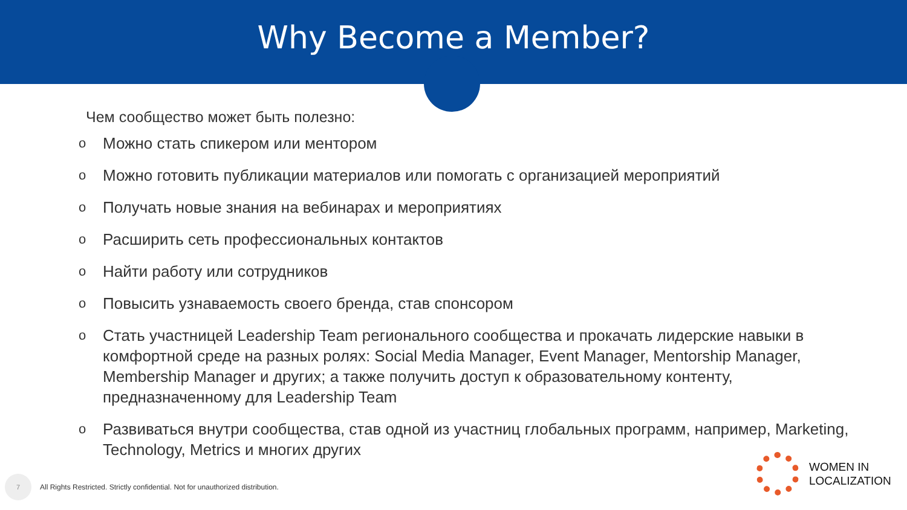Why Become a Member?
Чем сообщество может быть полезно:
o Можно стать спикером или ментором
o Можно готовить публикации материалов или помогать с организацией мероприятий
o Получать новые знания на вебинарах и мероприятиях
o Расширить сеть профессиональных контактов
o Найти работу или сотрудников
o Повысить узнаваемость своего бренда, став спонсором
o Стать участницей Leadership Team регионального сообщества и прокачать лидерские навыки в комфортной среде на разных ролях: Social Media Manager, Event Manager, Mentorship Manager, Membership Manager и других; а также получить доступ к образовательному контенту, предназначенному для Leadership Team
o Развиваться внутри сообщества, став одной из участниц глобальных программ, например, Marketing, Technology, Metrics и многих других
7
All Rights Restricted. Strictly confidential. Not for unauthorized distribution.
WOMEN IN
LOCALIZATION